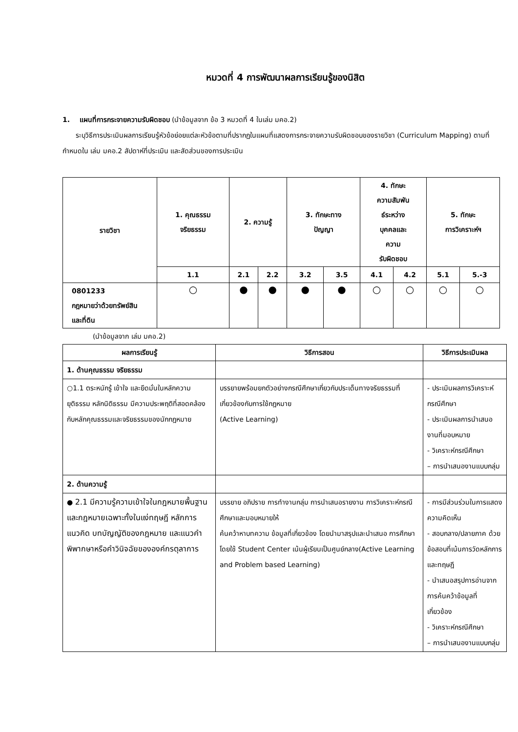หมวดที่ 4 การพัฒนาผลการเรียนรู้ของนิสิต
1. แผนที่การกระจายความรับผิดชอบ (นำข้อมูลจาก ข้อ 3 หมวดที่ 4 ในเล่ม มคอ.2)
ระบุวิธีการประเมินผลการเรียนรู้หัวข้อย่อยแต่ละหัวข้อตามที่ปรากฏในแผนที่แสดงการกระจายความรับผิดชอบของรายวิชา (Curriculum Mapping) ตามที่กำหนดใน เล่ม มคอ.2 สัปดาห์ที่ประเมิน และสัดส่วนของการประเมิน
| รายวิชา | 1. คุณธรรม จริยธรรม | 2. ความรู้ | | 3. ทักษะทาง ปัญญา | | 4. ทักษะ ความสัมพัน ธ์ระหว่าง บุคคลและ ความ รับผิดชอบ | | 5. ทักษะ การวิเคราะห์ฯ | |
| --- | --- | --- | --- | --- | --- | --- | --- | --- | --- |
| | 1.1 | 2.1 | 2.2 | 3.2 | 3.5 | 4.1 | 4.2 | 5.1 | 5.-3 |
| 0801233 กฎหมายว่าด้วยทรัพย์สิน และที่ดิน | ○ | ● | ● | ● | ● | ○ | ○ | ○ | ○ |
(นำข้อมูลจาก เล่ม มคอ.2)
| ผลการเรียนรู้ | วิธีการสอน | วิธีการประเมินผล |
| --- | --- | --- |
| 1. ด้านคุณธรรม จริยธรรม | | |
| ○1.1 ตระหนักรู้ เข้าใจ และยึดมั่นในหลักความยุติธรรม หลักนิติธรรม มีความประพฤติที่สอดคล้องกับหลักคุณธรรมและจริยธรรมของนักกฎหมาย | บรรยายพร้อมยกตัวอย่างกรณีศึกษาเกี่ยวกับประเด็นทางจริยธรรมที่เกี่ยวข้องกับการใช้กฎหมาย (Active Learning) | - ประเมินผลการวิเคราะห์กรณีศึกษา - ประเมินผลการนำเสนองานที่มอบหมาย - วิเคราะห์กรณีศึกษา – การนำเสนองานแบบกลุ่ม |
| 2. ด้านความรู้ | | |
| ● 2.1 มีความรู้ความเข้าใจในกฎหมายพื้นฐานและกฎหมายเฉพาะทั้งในแง่ทฤษฎี หลักการ แนวคิด บทบัญญัติของกฎหมาย และแนวคำพิพากษาหรือคำวินิจฉัยขององค์กรตุลาการ | บรรยาย อภิปราย การทำงานกลุ่ม การนำเสนอรายงาน การวิเคราะห์กรณีศึกษาและมอบหมายให้ ค้นคว้าหาบทความ ข้อมูลที่เกี่ยวข้อง โดยนำมาสรุปและนำเสนอ การศึกษาโดยใช้ Student Center เน้นผู้เรียนเป็นศูนย์กลาง(Active Learning and Problem based Learning) | - การมีส่วนร่วมในการแสดงความคิดเห็น - สอบกลาง/ปลายภาค ด้วยข้อสอบที่เน้นการวัดหลักการและทฤษฎี - นำเสนอสรุปการอ่านจากการค้นคว้าข้อมูลที่เกี่ยวข้อง - วิเคราะห์กรณีศึกษา – การนำเสนองานแบบกลุ่ม |